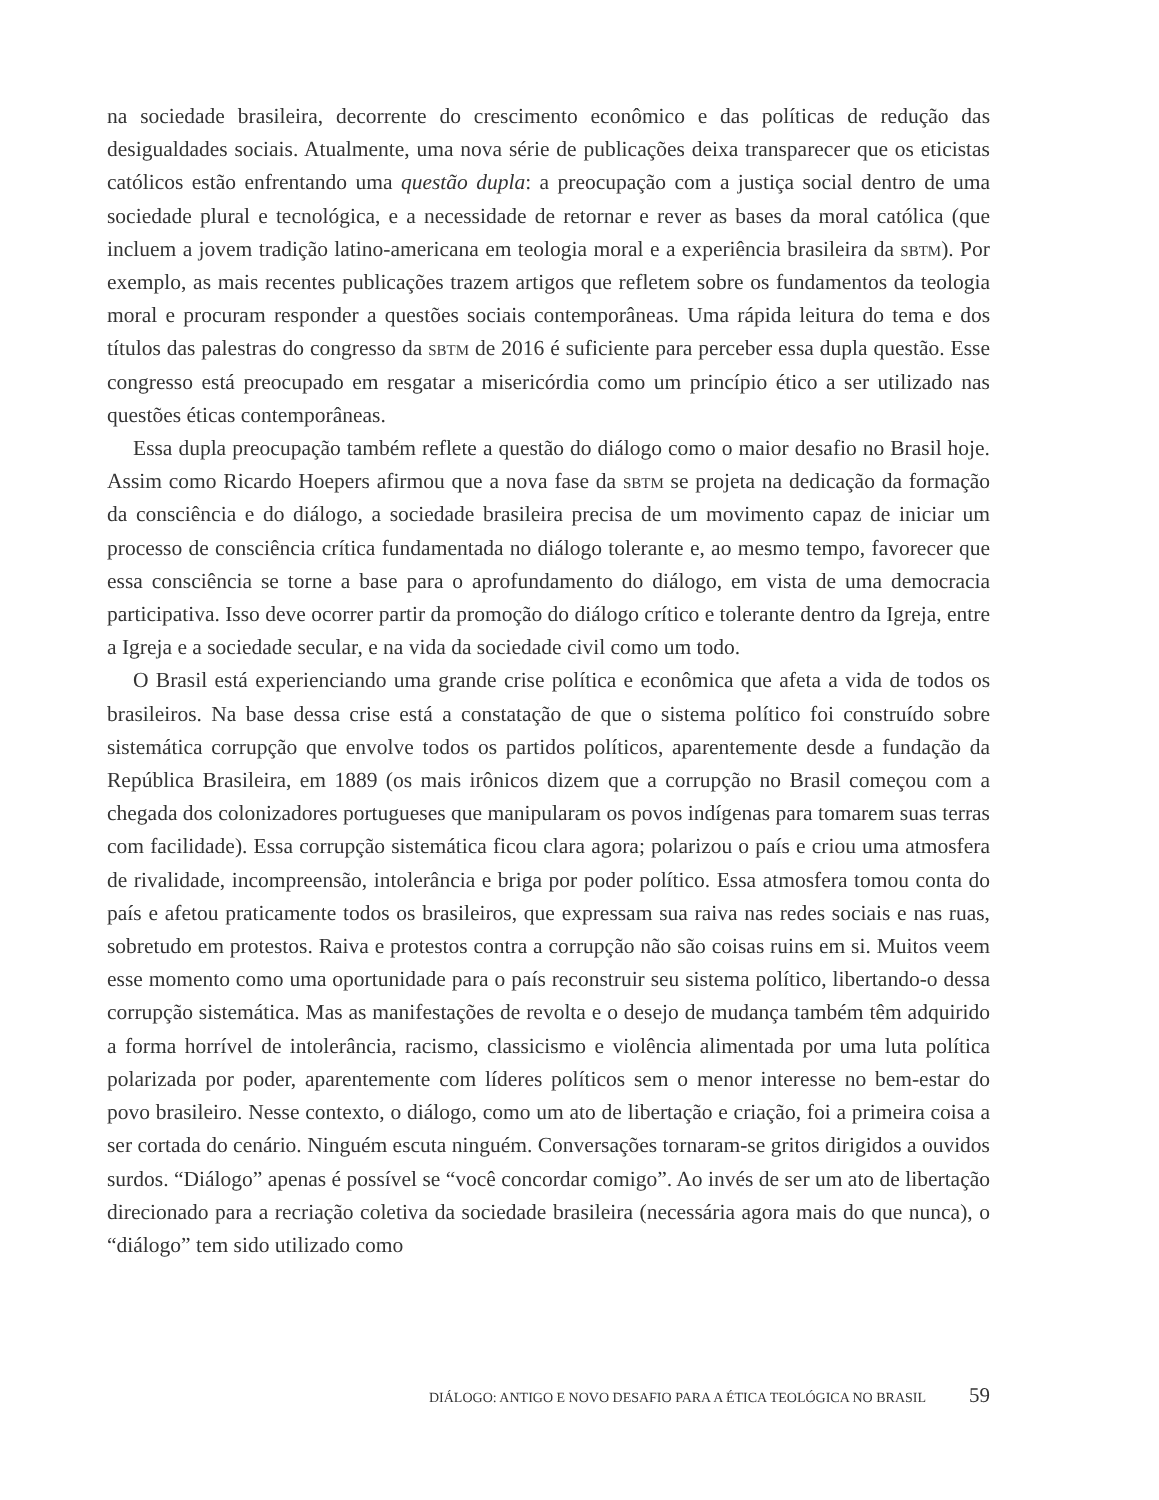na sociedade brasileira, decorrente do crescimento econômico e das políticas de redução das desigualdades sociais. Atualmente, uma nova série de publicações deixa transparecer que os eticistas católicos estão enfrentando uma questão dupla: a preocupação com a justiça social dentro de uma sociedade plural e tecnológica, e a necessidade de retornar e rever as bases da moral católica (que incluem a jovem tradição latino-americana em teologia moral e a experiência brasileira da sbtm). Por exemplo, as mais recentes publicações trazem artigos que refletem sobre os fundamentos da teologia moral e procuram responder a questões sociais contemporâneas. Uma rápida leitura do tema e dos títulos das palestras do congresso da sbtm de 2016 é suficiente para perceber essa dupla questão. Esse congresso está preocupado em resgatar a misericórdia como um princípio ético a ser utilizado nas questões éticas contemporâneas.
Essa dupla preocupação também reflete a questão do diálogo como o maior desafio no Brasil hoje. Assim como Ricardo Hoepers afirmou que a nova fase da sbtm se projeta na dedicação da formação da consciência e do diálogo, a sociedade brasileira precisa de um movimento capaz de iniciar um processo de consciência crítica fundamentada no diálogo tolerante e, ao mesmo tempo, favorecer que essa consciência se torne a base para o aprofundamento do diálogo, em vista de uma democracia participativa. Isso deve ocorrer partir da promoção do diálogo crítico e tolerante dentro da Igreja, entre a Igreja e a sociedade secular, e na vida da sociedade civil como um todo.
O Brasil está experienciando uma grande crise política e econômica que afeta a vida de todos os brasileiros. Na base dessa crise está a constatação de que o sistema político foi construído sobre sistemática corrupção que envolve todos os partidos políticos, aparentemente desde a fundação da República Brasileira, em 1889 (os mais irônicos dizem que a corrupção no Brasil começou com a chegada dos colonizadores portugueses que manipularam os povos indígenas para tomarem suas terras com facilidade). Essa corrupção sistemática ficou clara agora; polarizou o país e criou uma atmosfera de rivalidade, incompreensão, intolerância e briga por poder político. Essa atmosfera tomou conta do país e afetou praticamente todos os brasileiros, que expressam sua raiva nas redes sociais e nas ruas, sobretudo em protestos. Raiva e protestos contra a corrupção não são coisas ruins em si. Muitos veem esse momento como uma oportunidade para o país reconstruir seu sistema político, libertando-o dessa corrupção sistemática. Mas as manifestações de revolta e o desejo de mudança também têm adquirido a forma horrível de intolerância, racismo, classicismo e violência alimentada por uma luta política polarizada por poder, aparentemente com líderes políticos sem o menor interesse no bem-estar do povo brasileiro. Nesse contexto, o diálogo, como um ato de libertação e criação, foi a primeira coisa a ser cortada do cenário. Ninguém escuta ninguém. Conversações tornaram-se gritos dirigidos a ouvidos surdos. “Diálogo” apenas é possível se “você concordar comigo”. Ao invés de ser um ato de libertação direcionado para a recriação coletiva da sociedade brasileira (necessária agora mais do que nunca), o “diálogo” tem sido utilizado como
DIÁLOGO: ANTIGO E NOVO DESAFIO PARA A ÉTICA TEOLÓGICA NO BRASIL 59